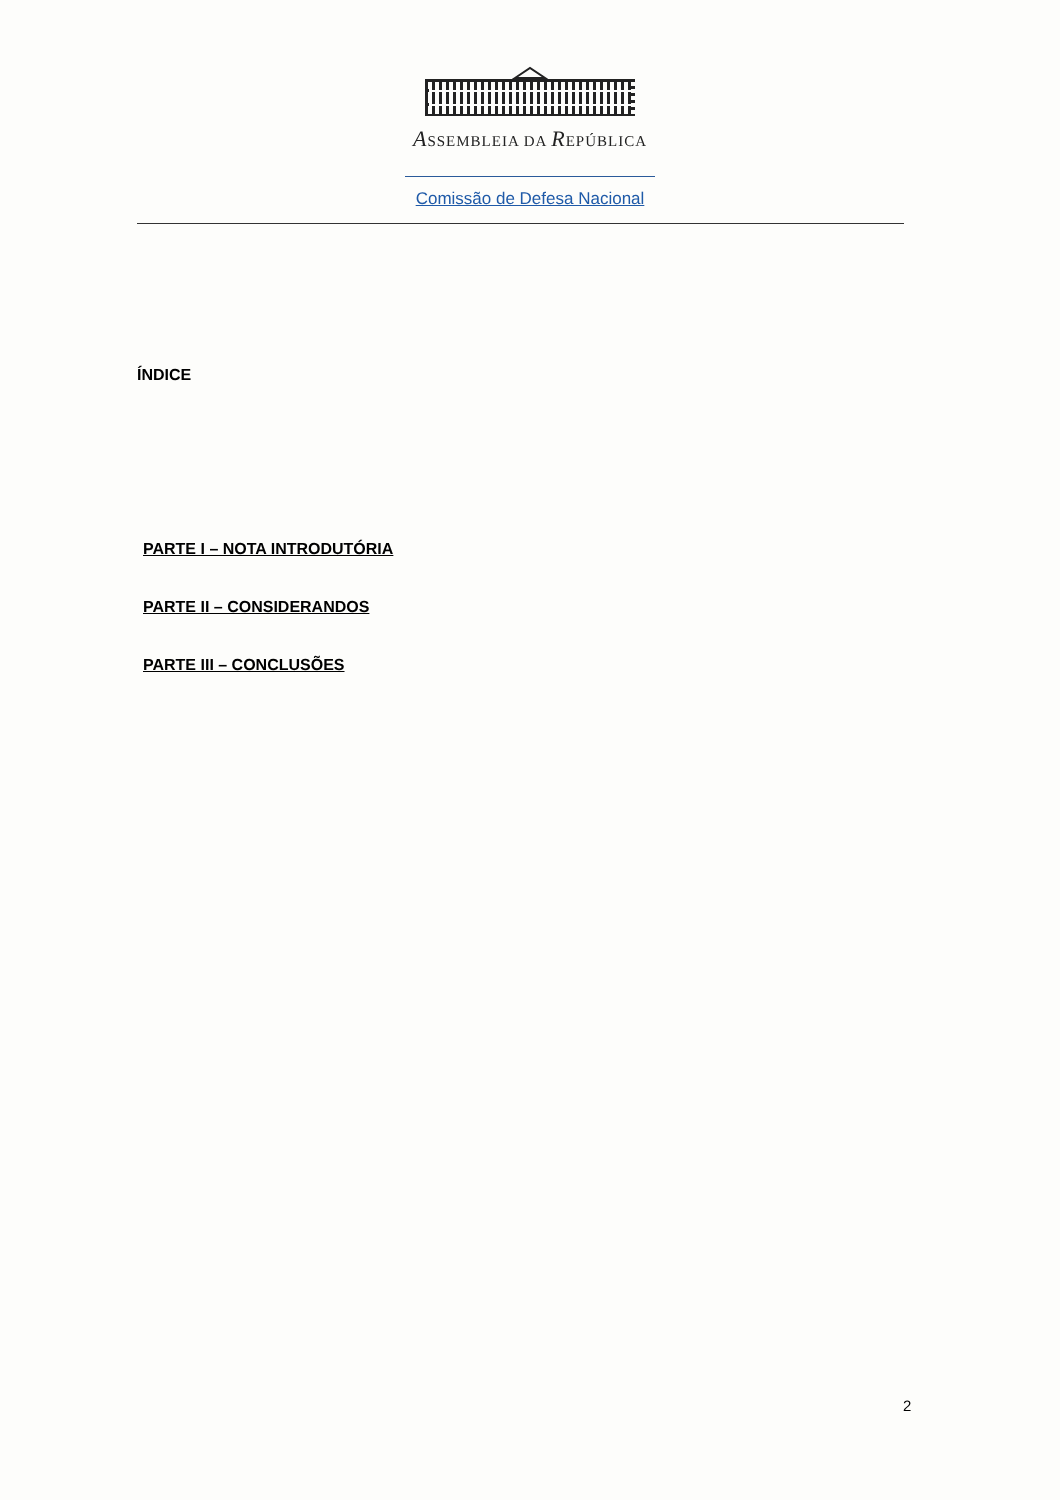ASSEMBLEIA DA REPÚBLICA
Comissão de Defesa Nacional
ÍNDICE
PARTE I – NOTA INTRODUTÓRIA
PARTE II – CONSIDERANDOS
PARTE III – CONCLUSÕES
2